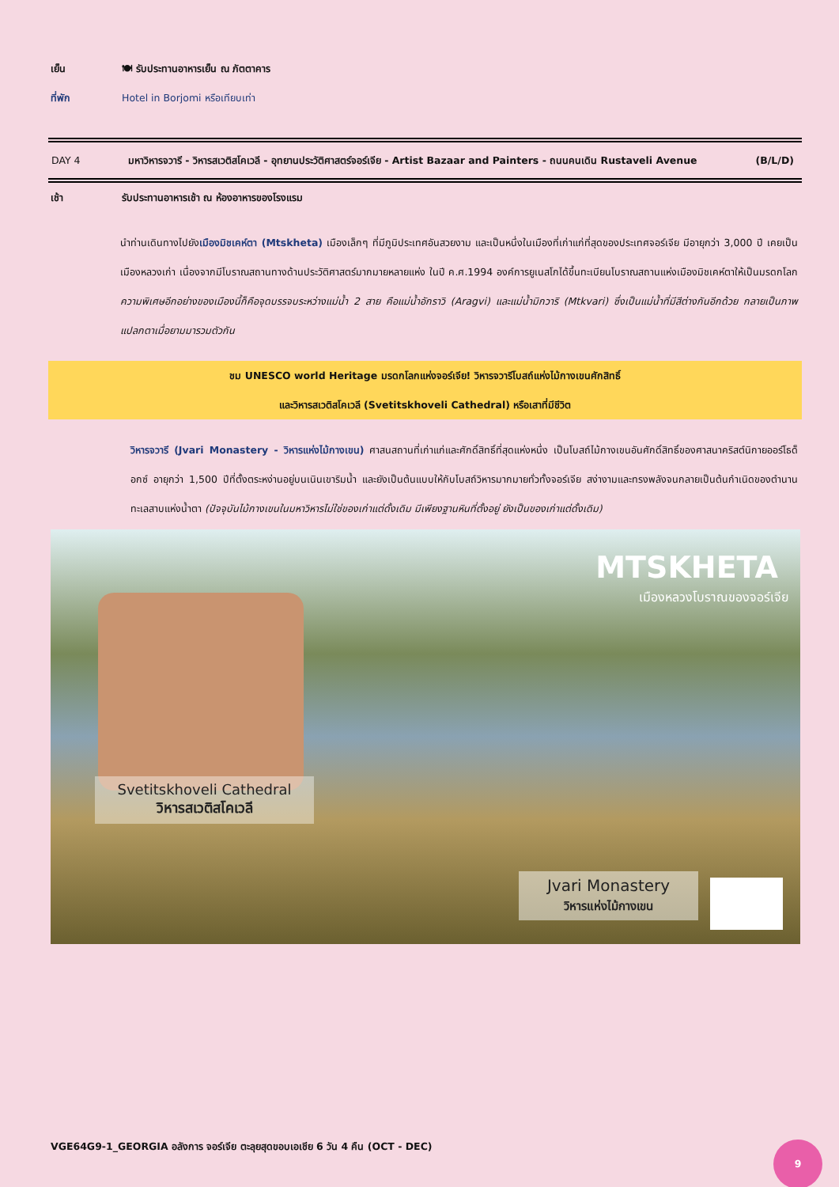เย็น 🍽 รับประทานอาหารเย็น ณ ภัตตาคาร
ที่พัก Hotel in Borjomi หรือเทียบเท่า
DAY 4 มหาวิหารจวารี - วิหารสเวติสโคเวลี - อุทยานประวัติศาสตร์จอร์เจีย - Artist Bazaar and Painters - ถนนคนเดิน Rustaveli Avenue (B/L/D)
เช้า รับประทานอาหารเช้า ณ ห้องอาหารของโรงแรม
นำท่านเดินทางไปยังเมืองมิชเคห์ตา (Mtskheta) เมืองเล็กๆ ที่มีภูมิประเทศอันสวยงาม และเป็นหนึ่งในเมืองที่เก่าแก่ที่สุดของประเทศจอร์เจีย มีอายุกว่า 3,000 ปี เคยเป็นเมืองหลวงเก่า เนื่องจากมีโบราณสถานทางด้านประวัติศาสตร์มากมายหลายแห่ง ในปี ค.ศ.1994 องค์การยูเนสโกได้ขึ้นทะเบียนโบราณสถานแห่งเมืองมิชเคห์ตาให้เป็นมรดกโลก ความพิเศษอีกอย่างของเมืองนี้ก็คือจุดบรรจบระหว่างแม่น้ำ 2 สาย คือแม่น้ำอักราวิ (Aragvi) และแม่น้ำมิกวาริ (Mtkvari) ซึ่งเป็นแม่น้ำที่มีสีต่างกันอีกด้วย กลายเป็นภาพแปลกตาเมื่อยามมารวมตัวกัน
ชม UNESCO world Heritage มรดกโลกแห่งจอร์เจีย! วิหารจวารีโบสถ์แห่งไม้กางเขนศักสิทธิ์
และวิหารสเวติสโคเวลี (Svetitskhoveli Cathedral) หรือเสาที่มีชีวิต
วิหารจวารี (Jvari Monastery - วิหารแห่งไม้กางเขน) ศาสนสถานที่เก่าแก่และศักดิ์สิทธิ์ที่สุดแห่งหนึ่ง เป็นโบสถ์ไม้กางเขนอันศักดิ์สิทธิ์ของศาสนาคริสต์นิกายออร์โธด็อกซ์ อายุกว่า 1,500 ปีที่ตั้งตระหง่านอยู่บนเนินเขาริมน้ำ และยังเป็นต้นแบบให้กับโบสถ์วิหารมากมายทั่วทั้งจอร์เจีย สง่างามและทรงพลังจนกลายเป็นต้นกำเนิดของตำนานทะเลสาบแห่งน้ำตา (ปัจจุบันไม้กางเขนในมหาวิหารไม่ใช่ของเก่าแต่ดั้งเดิม มีเพียงฐานหินที่ตั้งอยู่ ยังเป็นของเก่าแต่ดั้งเดิม)
MTSKHETA
เมืองหลวงโบราณของจอร์เจีย
Svetitskhoveli Cathedral
วิหารสเวติสโคเวลี
Jvari Monastery
วิหารแห่งไม้กางเขน
VGE64G9-1_GEORGIA อลังการ จอร์เจีย ตะลุยสุดขอบเอเชีย 6 วัน 4 คืน (OCT - DEC)
9